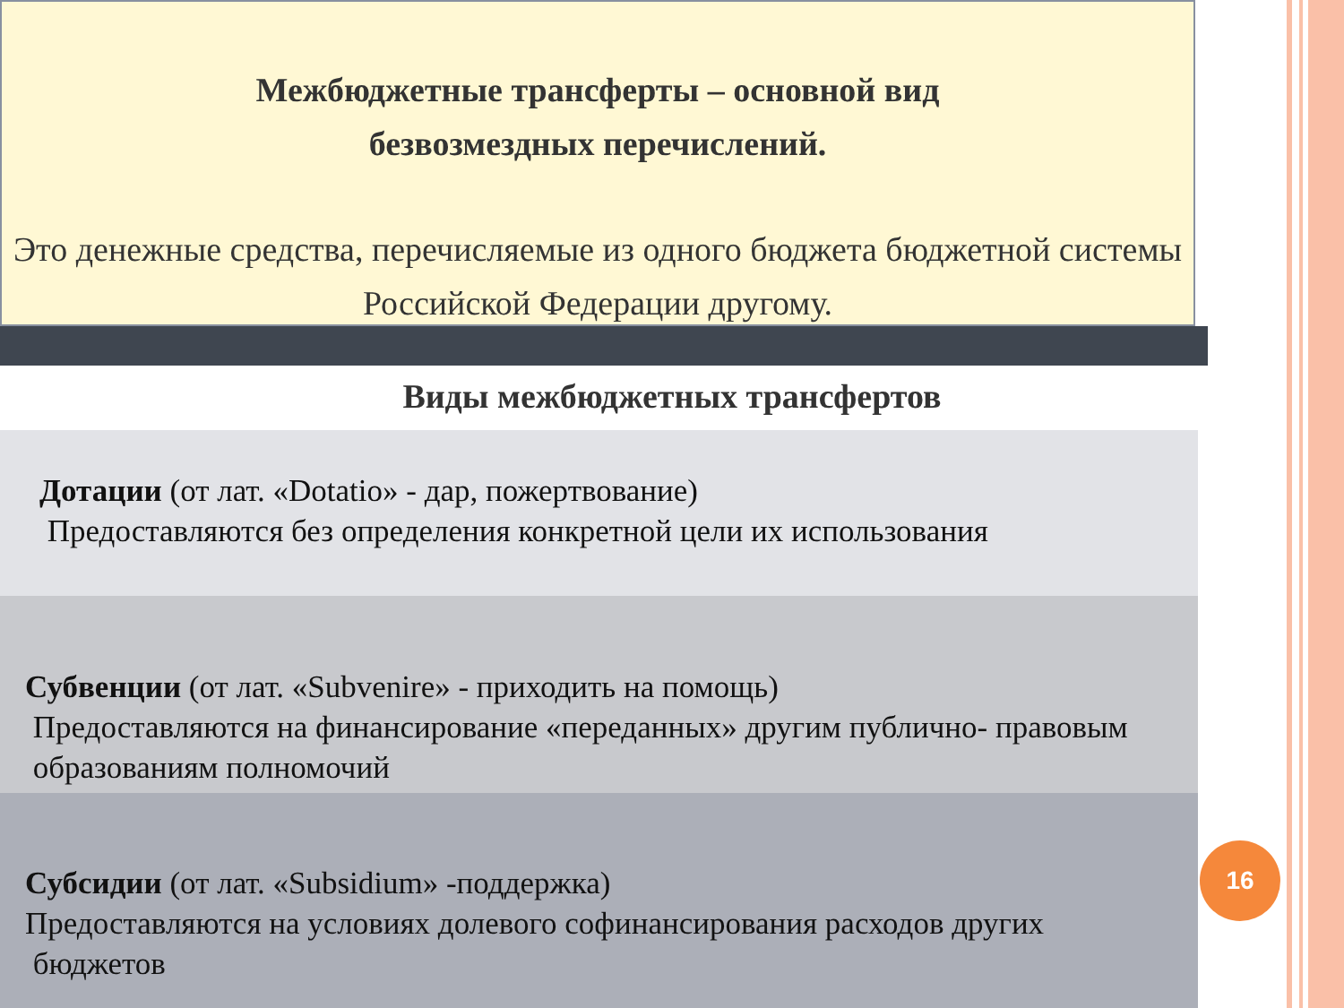Межбюджетные трансферты – основной вид
безвозмездных перечислений.
Это денежные средства, перечисляемые из одного бюджета бюджетной системы Российской Федерации другому.
Виды межбюджетных трансфертов
Дотации (от лат. «Dotatio» - дар, пожертвование)
Предоставляются без определения конкретной цели их использования
Субвенции (от лат. «Subvenire» - приходить на помощь)
Предоставляются на финансирование «переданных» другим публично- правовым
образованиям полномочий
Субсидии (от лат. «Subsidium» -поддержка)
Предоставляются на условиях долевого софинансирования расходов других
бюджетов
16